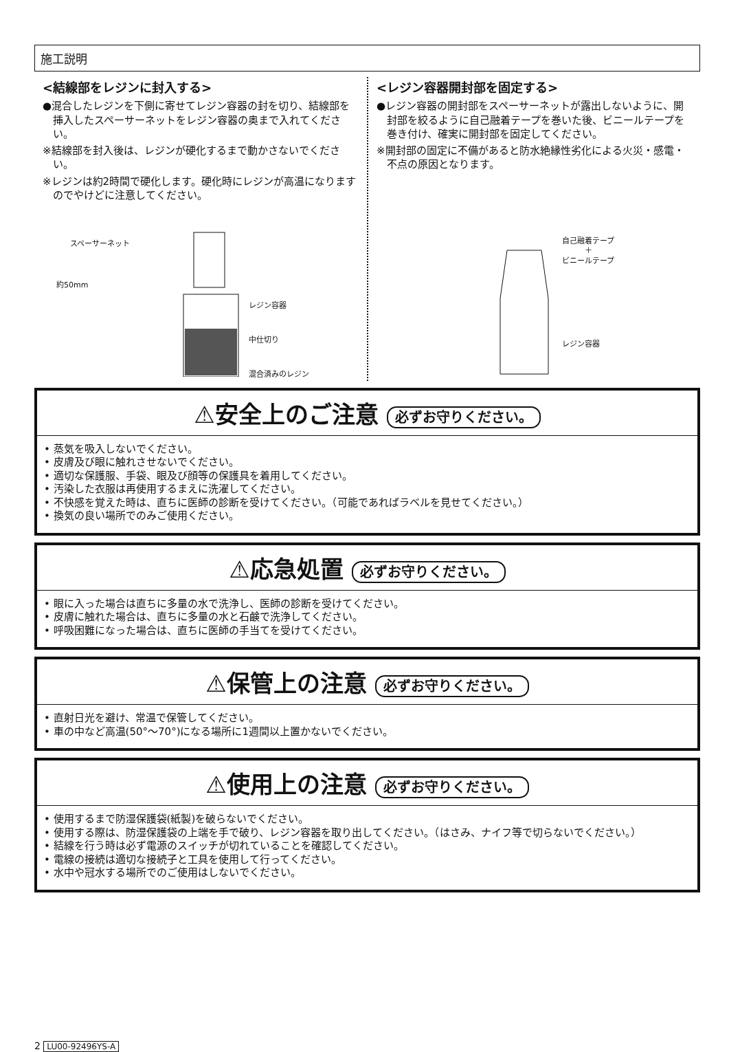施工説明
<結線部をレジンに封入する>
●混合したレジンを下側に寄せてレジン容器の封を切り、結線部を挿入したスペーサーネットをレジン容器の奥まで入れてください。
※結線部を封入後は、レジンが硬化するまで動かさないでください。
※レジンは約2時間で硬化します。硬化時にレジンが高温になりますのでやけどに注意してください。
スペーサーネット
約50mm
レジン容器
中仕切り
混合済みのレジン
<レジン容器開封部を固定する>
●レジン容器の開封部をスペーサーネットが露出しないように、開封部を絞るように自己融着テープを巻いた後、ビニールテープを巻き付け、確実に開封部を固定してください。
※開封部の固定に不備があると防水絶縁性劣化による火災・感電・不点の原因となります。
自己融着テープ
＋
ビニールテープ
レジン容器
⚠安全上のご注意 必ずお守りください。
• 蒸気を吸入しないでください。
• 皮膚及び眼に触れさせないでください。
• 適切な保護服、手袋、眼及び顔等の保護具を着用してください。
• 汚染した衣服は再使用するまえに洗濯してください。
• 不快感を覚えた時は、直ちに医師の診断を受けてください。（可能であればラベルを見せてください。）
• 換気の良い場所でのみご使用ください。
⚠応急処置 必ずお守りください。
• 眼に入った場合は直ちに多量の水で洗浄し、医師の診断を受けてください。
• 皮膚に触れた場合は、直ちに多量の水と石鹸で洗浄してください。
• 呼吸困難になった場合は、直ちに医師の手当てを受けてください。
⚠保管上の注意 必ずお守りください。
• 直射日光を避け、常温で保管してください。
• 車の中など高温(50°～70°)になる場所に1週間以上置かないでください。
⚠使用上の注意 必ずお守りください。
• 使用するまで防湿保護袋(紙製)を破らないでください。
• 使用する際は、防湿保護袋の上端を手で破り、レジン容器を取り出してください。（はさみ、ナイフ等で切らないでください。）
• 結線を行う時は必ず電源のスイッチが切れていることを確認してください。
• 電線の接続は適切な接続子と工具を使用して行ってください。
• 水中や冠水する場所でのご使用はしないでください。
2 LU00-92496YS-A